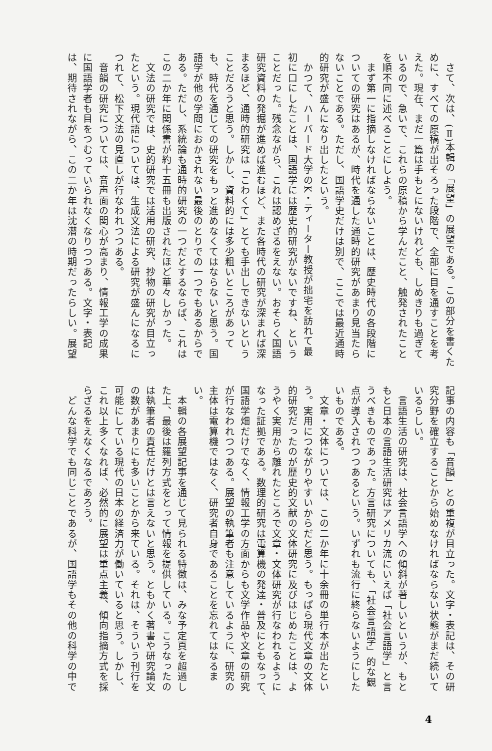さて、次は、(Ⅱ)本輯の「展望」の展望である。この部分を書くた
めに、すべての原稿が出そろった段階で、全部に目を通すことを考
えた。現在、まだ一篇は手もとにないけれども、しめきりも過ぎて
いるので、急いで、これらの原稿から学んだこと、触発されたこと
を順不同に述べることにしよう。
　まず第一に指摘しなければならないことは、歴史時代の各段階に
ついての研究はあるが、時代を通した通時的研究があまり見当たら
ないことである。ただし、国語学史だけは別で、ここでは最近通時
的研究が盛んになり出したという。
　かつて、ハーバード大学のK・ティーター教授が拙宅を訪れて最
初に口にしたことは、国語学には歴史的研究がないですね、という
ことだった。残念ながら、これは認めざるをえない。おそらく国語
研究資料の発掘が進めば進むほど、また各時代の研究が深まれば深
まるほど、通時的研究は「こわくて」とても手出しできないという
ことだろうと思う。しかし、資料的には多少粗いところがあって
も、時代を通じての研究をもっと進めなくてはならないと思う。国
語学が他の学問におかされない最後のとりでの一つでもあるからで
ある。ただし、系統論も通時的研究の一つだとするならば、これは
この二か年に関係書が約十五冊も出版されたほど華々しかった。
　文法の研究では、史的研究では活用の研究、抄物の研究が目立っ
たという。現代語については、生成文法による研究が盛んになるに
つれて、松下文法の見直しが行なわれつつある。
　音韻の研究については、音声面の関心が高まり、情報工学の成果
に国語学者も目をつむっていられなくなりつつある。文字・表記
は、期待されながら、この二か年は沈潜の時期だったらしい。展望
記事の内容も「音韻」との重複が目立った。文字・表記は、その研
究分野を確立することから始めなければならない状態がまだ続いて
いるらしい。
　言語生活の研究は、社会言語学への傾斜が著しいというが、もと
もと日本の言語生活研究はアメリカ流にいえば「社会言語学」と言
うべきものであった。方言研究についても、「社会言語学」的な観
点が導入されつつあるという。いずれも流行に終らないようにした
いものである。
　文章・文体については、この二か年に十余冊の単行本が出たとい
う。実用につながりやすいからだと思う。もっぱら現代文章の文体
的研究だったのが歴史的文献の文体研究に及びはじめたことは、よ
うやく実用から離れたところで文章・文体研究が行なわれるように
なった証拠である。数理的研究は電算機の発達・普及にともなって、
国語学畑だけでなく、情報工学の方面からも文学作品や文章の研究
が行なわれつつある。展望の執筆者も注意しているように、研究の
主体は電算機ではなく、研究者自身であることを忘れてはなるま
い。
　本輯の各展望記事を通じて見られる特徴は、みな予定頁を超過し
た上、最後は羅列方式をとって情報を提供している。こうなったの
は執筆者の責任だけとは言えないと思う。ともかく著書や研究論文
の数があまりにも多いことから来ている。それは、そういう刊行を
可能にしている現代の日本の経済力が働いていると思う。しかし、
これ以上多くなれば、必然的に展望は重点主義、傾向指摘方式を採
らざるをえなくなるであろう。
　どんな科学でも同じことであるが、国語学もその他の科学の中で
4